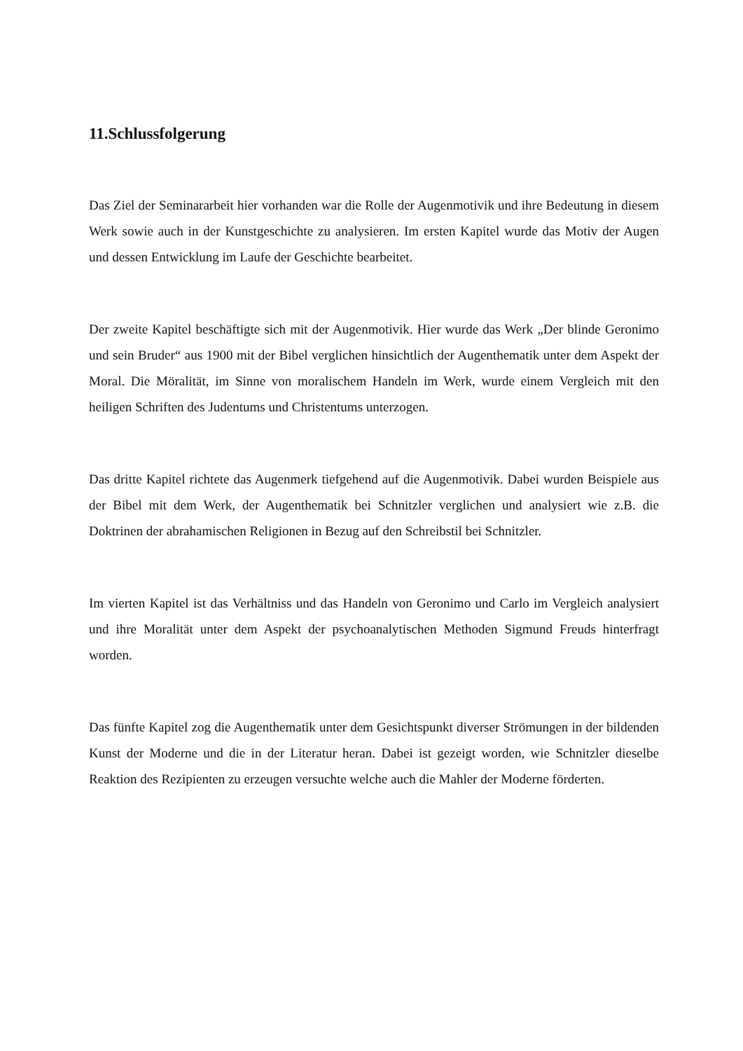11.Schlussfolgerung
Das Ziel der Seminararbeit hier vorhanden war die Rolle der Augenmotivik und ihre Bedeutung in diesem Werk sowie auch in der Kunstgeschichte zu analysieren. Im ersten Kapitel wurde das Motiv der Augen und dessen Entwicklung im Laufe der Geschichte bearbeitet.
Der zweite Kapitel beschäftigte sich mit der Augenmotivik. Hier wurde das Werk „Der blinde Geronimo und sein Bruder“ aus 1900 mit der Bibel verglichen hinsichtlich der Augenthematik unter dem Aspekt der Moral. Die Möralität, im Sinne von moralischem Handeln im Werk, wurde einem Vergleich mit den heiligen Schriften des Judentums und Christentums unterzogen.
Das dritte Kapitel richtete das Augenmerk tiefgehend auf die Augenmotivik. Dabei wurden Beispiele aus der Bibel mit dem Werk, der Augenthematik bei Schnitzler verglichen und analysiert wie z.B. die Doktrinen der abrahamischen Religionen in Bezug auf den Schreibstil bei Schnitzler.
Im vierten Kapitel ist das Verhältniss und das Handeln von Geronimo und Carlo im Vergleich analysiert und ihre Moralität unter dem Aspekt der psychoanalytischen Methoden Sigmund Freuds hinterfragt worden.
Das fünfte Kapitel zog die Augenthematik unter dem Gesichtspunkt diverser Strömungen in der bildenden Kunst der Moderne und die in der Literatur heran. Dabei ist gezeigt worden, wie Schnitzler dieselbe Reaktion des Rezipienten zu erzeugen versuchte welche auch die Mahler der Moderne förderten.